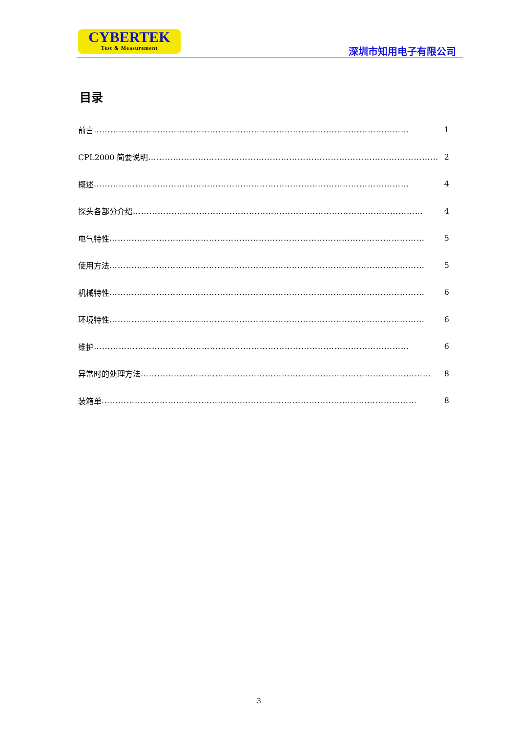CYBERTEK
Test & Measurement
深圳市知用电子有限公司
目录
前言 …………………………………………………………………………………………………… 1
CPL2000 简要说明 …………………………………………………………………………………………… 2
概述 …………………………………………………………………………………………………… 4
探头各部分介绍 …………………………………………………………………………………………… 4
电气特性 …………………………………………………………………………………………………… 5
使用方法 …………………………………………………………………………………………………… 5
机械特性 …………………………………………………………………………………………………… 6
环境特性 …………………………………………………………………………………………………… 6
维护 …………………………………………………………………………………………………… 6
异常时的处理方法 …………………………………………………………………………………………… 8
装箱单 …………………………………………………………………………………………………… 8
3